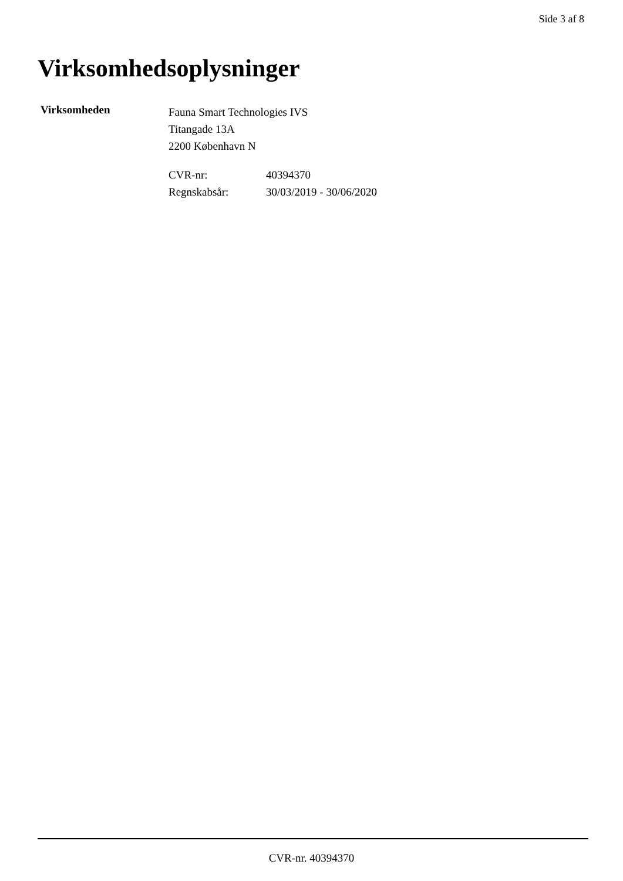Side 3 af 8
Virksomhedsoplysninger
Virksomheden
Fauna Smart Technologies IVS
Titangade 13A
2200 København N
| CVR-nr: | 40394370 |
| Regnskabsår: | 30/03/2019 - 30/06/2020 |
CVR-nr. 40394370